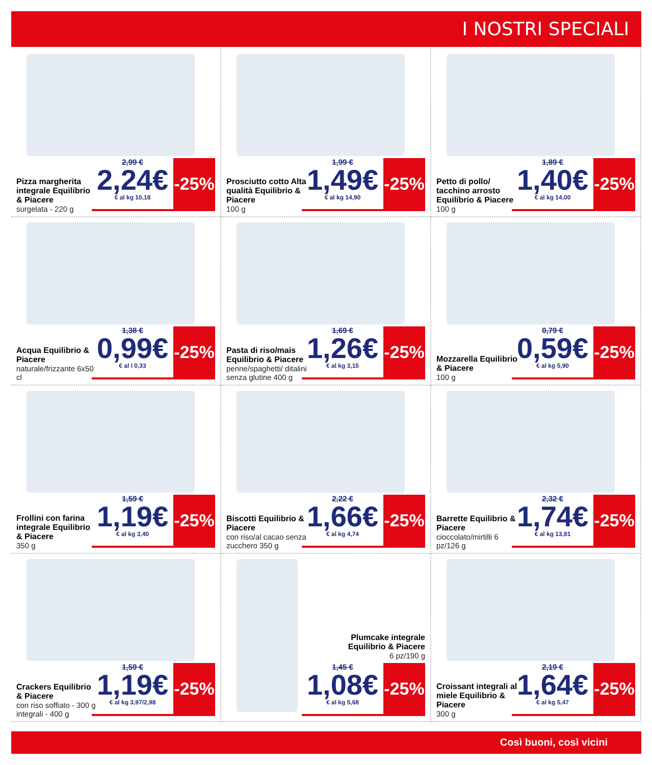I NOSTRI SPECIALI
Pizza margherita integrale Equilibrio & Piacere
surgelata - 220 g
2,99 €
2,24€
€ al kg 10,18
-25%
Prosciutto cotto Alta qualità Equilibrio & Piacere
100 g
1,99 €
1,49€
€ al kg 14,90
-25%
Petto di pollo/ tacchino arrosto Equilibrio & Piacere
100 g
1,89 €
1,40€
€ al kg 14,00
-25%
Acqua Equilibrio & Piacere
naturale/frizzante 6x50 cl
1,38 €
0,99€
€ al l 0,33
-25%
Pasta di riso/mais Equilibrio & Piacere
penne/spaghetti/ ditalini senza glutine 400 g
1,69 €
1,26€
€ al kg 3,15
-25%
Mozzarella Equilibrio & Piacere
100 g
0,79 €
0,59€
€ al kg 5,90
-25%
Frollini con farina integrale Equilibrio & Piacere
350 g
1,59 €
1,19€
€ al kg 3,40
-25%
Biscotti Equilibrio & Piacere
con riso/al cacao senza zucchero 350 g
2,22 €
1,66€
€ al kg 4,74
-25%
Barrette Equilibrio & Piacere
cioccolato/mirtilli 6 pz/126 g
2,32 €
1,74€
€ al kg 13,81
-25%
Crackers Equilibrio & Piacere
con riso soffiato - 300 g integrali - 400 g
1,59 €
1,19€
€ al kg 3,97/2,98
-25%
Plumcake integrale Equilibrio & Piacere
6 pz/190 g
1,45 €
1,08€
€ al kg 5,68
-25%
Croissant integrali al miele Equilibrio & Piacere
300 g
2,19 €
1,64€
€ al kg 5,47
-25%
Così buoni, così vicini